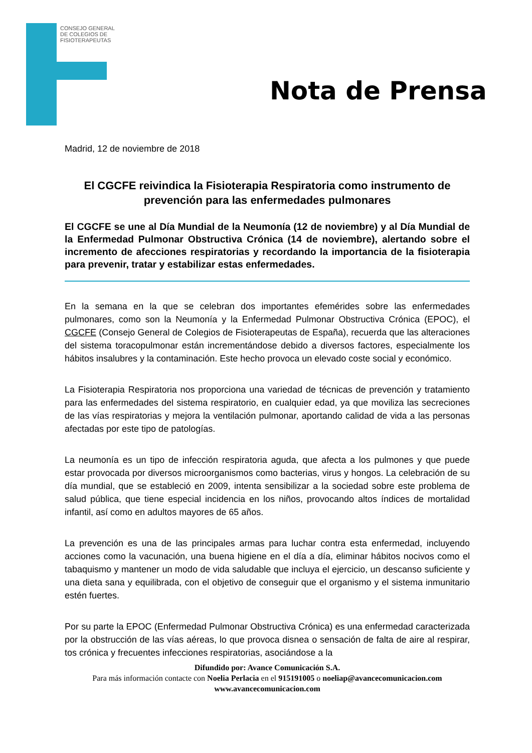CONSEJO GENERAL DE COLEGIOS DE FISIOTERAPEUTAS
Nota de Prensa
Madrid, 12 de noviembre de 2018
El CGCFE reivindica la Fisioterapia Respiratoria como instrumento de prevención para las enfermedades pulmonares
El CGCFE se une al Día Mundial de la Neumonía (12 de noviembre) y al Día Mundial de la Enfermedad Pulmonar Obstructiva Crónica (14 de noviembre), alertando sobre el incremento de afecciones respiratorias y recordando la importancia de la fisioterapia para prevenir, tratar y estabilizar estas enfermedades.
En la semana en la que se celebran dos importantes efemérides sobre las enfermedades pulmonares, como son la Neumonía y la Enfermedad Pulmonar Obstructiva Crónica (EPOC), el CGCFE (Consejo General de Colegios de Fisioterapeutas de España), recuerda que las alteraciones del sistema toracopulmonar están incrementándose debido a diversos factores, especialmente los hábitos insalubres y la contaminación. Este hecho provoca un elevado coste social y económico.
La Fisioterapia Respiratoria nos proporciona una variedad de técnicas de prevención y tratamiento para las enfermedades del sistema respiratorio, en cualquier edad, ya que moviliza las secreciones de las vías respiratorias y mejora la ventilación pulmonar, aportando calidad de vida a las personas afectadas por este tipo de patologías.
La neumonía es un tipo de infección respiratoria aguda, que afecta a los pulmones y que puede estar provocada por diversos microorganismos como bacterias, virus y hongos. La celebración de su día mundial, que se estableció en 2009, intenta sensibilizar a la sociedad sobre este problema de salud pública, que tiene especial incidencia en los niños, provocando altos índices de mortalidad infantil, así como en adultos mayores de 65 años.
La prevención es una de las principales armas para luchar contra esta enfermedad, incluyendo acciones como la vacunación, una buena higiene en el día a día, eliminar hábitos nocivos como el tabaquismo y mantener un modo de vida saludable que incluya el ejercicio, un descanso suficiente y una dieta sana y equilibrada, con el objetivo de conseguir que el organismo y el sistema inmunitario estén fuertes.
Por su parte la EPOC (Enfermedad Pulmonar Obstructiva Crónica) es una enfermedad caracterizada por la obstrucción de las vías aéreas, lo que provoca disnea o sensación de falta de aire al respirar, tos crónica y frecuentes infecciones respiratorias, asociándose a la
Difundido por: Avance Comunicación S.A.
Para más información contacte con Noelia Perlacia en el 915191005 o noeliap@avancecomunicacion.com
www.avancecomunicacion.com